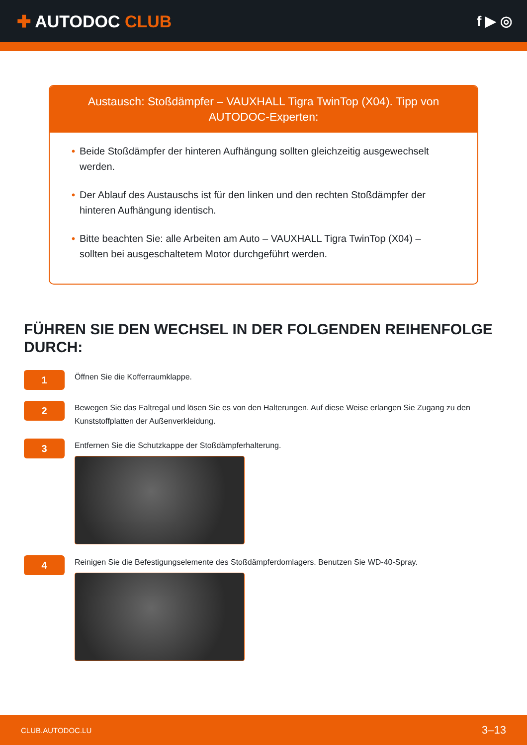✚ AUTODOC CLUB
f ▶ ◎
Austausch: Stoßdämpfer – VAUXHALL Tigra TwinTop (X04). Tipp von AUTODOC-Experten:
• Beide Stoßdämpfer der hinteren Aufhängung sollten gleichzeitig ausgewechselt werden.
• Der Ablauf des Austauschs ist für den linken und den rechten Stoßdämpfer der hinteren Aufhängung identisch.
• Bitte beachten Sie: alle Arbeiten am Auto – VAUXHALL Tigra TwinTop (X04) – sollten bei ausgeschaltetem Motor durchgeführt werden.
FÜHREN SIE DEN WECHSEL IN DER FOLGENDEN REIHENFOLGE DURCH:
1
Öffnen Sie die Kofferraumklappe.
2
Bewegen Sie das Faltregal und lösen Sie es von den Halterungen. Auf diese Weise erlangen Sie Zugang zu den Kunststoffplatten der Außenverkleidung.
3
Entfernen Sie die Schutzkappe der Stoßdämpferhalterung.
4
Reinigen Sie die Befestigungselemente des Stoßdämpferdomlagers. Benutzen Sie WD-40-Spray.
CLUB.AUTODOC.LU 3–13